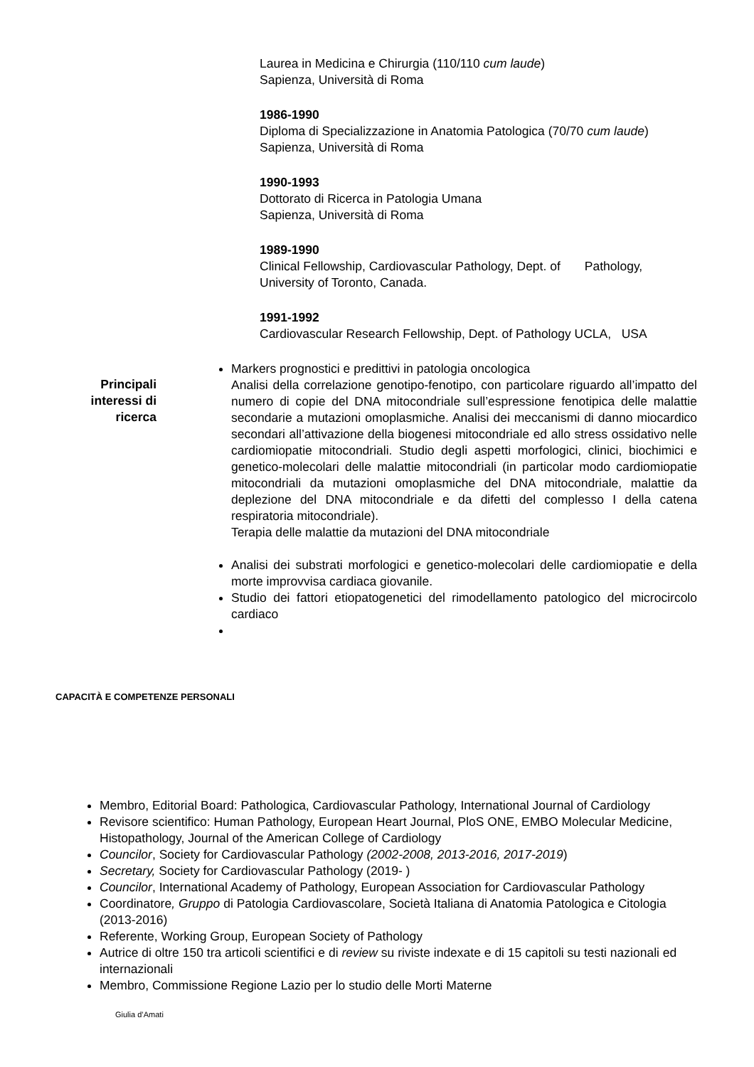Laurea in Medicina e Chirurgia (110/110 cum laude)
Sapienza, Università di Roma
1986-1990
Diploma di Specializzazione in Anatomia Patologica (70/70 cum laude)
Sapienza, Università di Roma
1990-1993
Dottorato di Ricerca in Patologia Umana
Sapienza, Università di Roma
1989-1990
Clinical Fellowship, Cardiovascular Pathology, Dept. of Pathology,
University of Toronto, Canada.
1991-1992
Cardiovascular Research Fellowship, Dept. of Pathology UCLA, USA
Principali
interessi di
ricerca
Markers prognostici e predittivi in patologia oncologica
Analisi della correlazione genotipo-fenotipo, con particolare riguardo all’impatto del numero di copie del DNA mitocondriale sull’espressione fenotipica delle malattie secondarie a mutazioni omoplasmiche. Analisi dei meccanismi di danno miocardico secondari all’attivazione della biogenesi mitocondriale ed allo stress ossidativo nelle cardiomiopatie mitocondriali. Studio degli aspetti morfologici, clinici, biochimici e genetico-molecolari delle malattie mitocondriali (in particolar modo cardiomiopatie mitocondriali da mutazioni omoplasmiche del DNA mitocondriale, malattie da deplezione del DNA mitocondriale e da difetti del complesso I della catena respiratoria mitocondriale).
Terapia delle malattie da mutazioni del DNA mitocondriale
Analisi dei substrati morfologici e genetico-molecolari delle cardiomiopatie e della morte improvvisa cardiaca giovanile.
Studio dei fattori etiopatogenetici del rimodellamento patologico del microcircolo cardiaco
CAPACITÀ E COMPETENZE PERSONALI
Membro, Editorial Board: Pathologica, Cardiovascular Pathology, International Journal of Cardiology
Revisore scientifico: Human Pathology, European Heart Journal, PloS ONE, EMBO Molecular Medicine, Histopathology, Journal of the American College of Cardiology
Councilor, Society for Cardiovascular Pathology (2002-2008, 2013-2016, 2017-2019)
Secretary, Society for Cardiovascular Pathology (2019- )
Councilor, International Academy of Pathology, European Association for Cardiovascular Pathology
Coordinatore, Gruppo di Patologia Cardiovascolare, Società Italiana di Anatomia Patologica e Citologia (2013-2016)
Referente, Working Group, European Society of Pathology
Autrice di oltre 150 tra articoli scientifici e di review su riviste indexate e di 15 capitoli su testi nazionali ed internazionali
Membro, Commissione Regione Lazio per lo studio delle Morti Materne
Giulia d’Amati